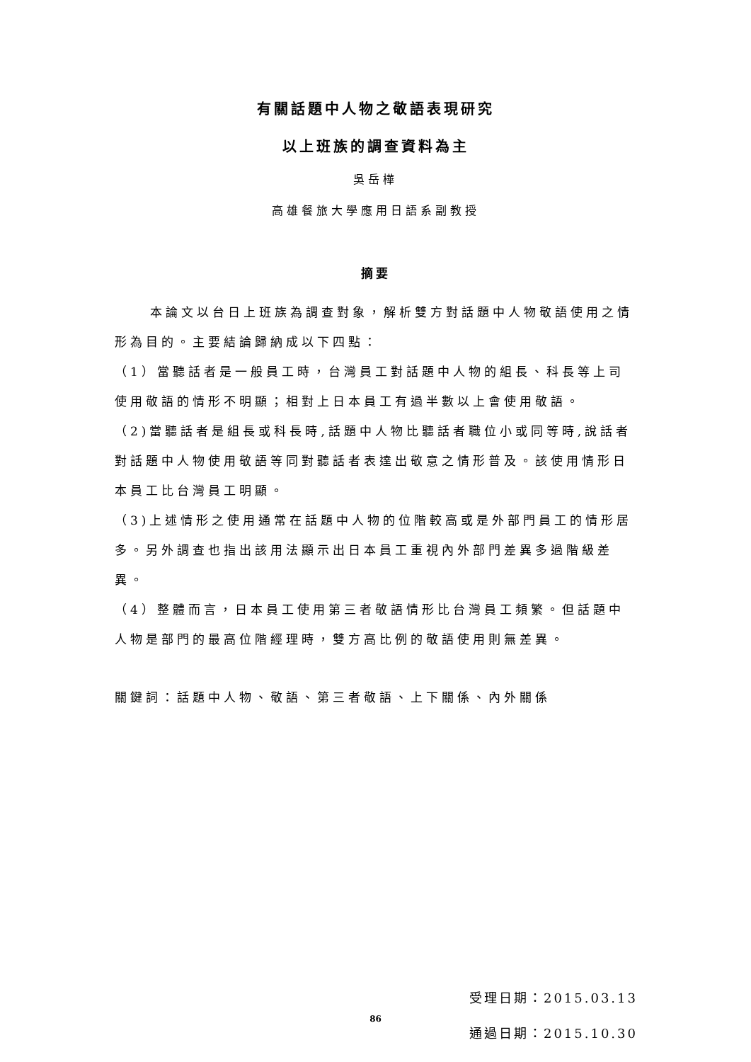有關話題中人物之敬語表現研究
以上班族的調查資料為主
吳岳樺
高雄餐旅大學應用日語系副教授
摘要
本論文以台日上班族為調查對象，解析雙方對話題中人物敬語使用之情形為目的。主要結論歸納成以下四點：
（1）當聽話者是一般員工時，台灣員工對話題中人物的組長、科長等上司使用敬語的情形不明顯；相對上日本員工有過半數以上會使用敬語。
（2)當聽話者是組長或科長時,話題中人物比聽話者職位小或同等時,說話者對話題中人物使用敬語等同對聽話者表達出敬意之情形普及。該使用情形日本員工比台灣員工明顯。
（3)上述情形之使用通常在話題中人物的位階較高或是外部門員工的情形居多。另外調查也指出該用法顯示出日本員工重視內外部門差異多過階級差異。
（4）整體而言，日本員工使用第三者敬語情形比台灣員工頻繁。但話題中人物是部門的最高位階經理時，雙方高比例的敬語使用則無差異。
關鍵詞：話題中人物、敬語、第三者敬語、上下關係、內外關係
受理日期：2015.03.13
通過日期：2015.10.30
86